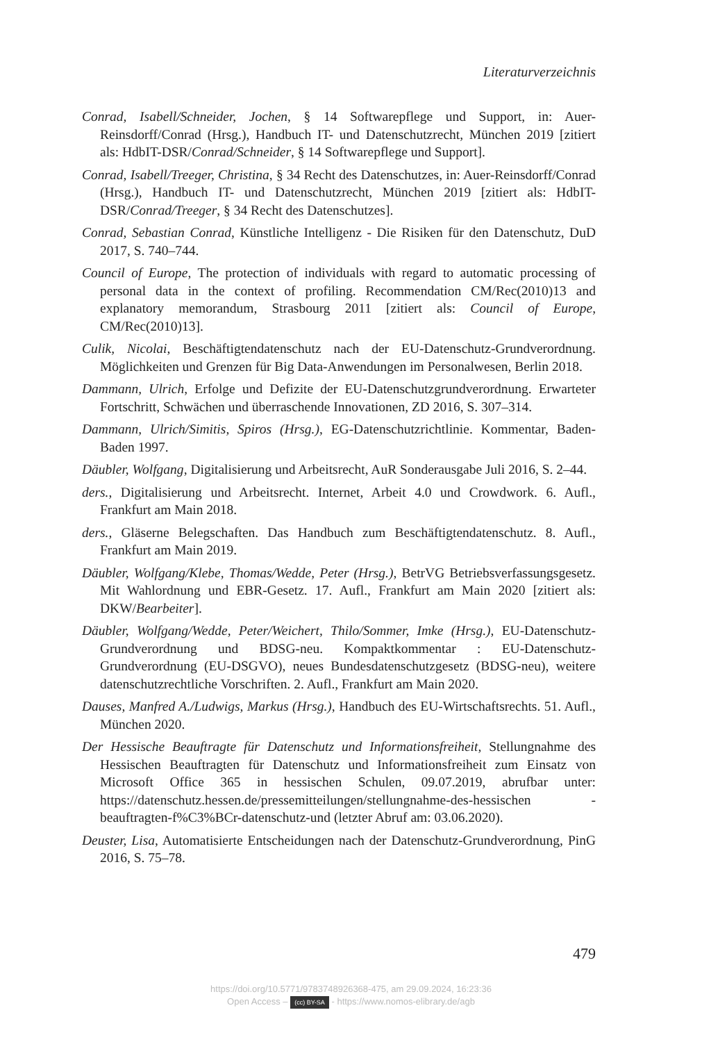Literaturverzeichnis
Conrad, Isabell/Schneider, Jochen, § 14 Softwarepflege und Support, in: Auer-Reinsdorff/Conrad (Hrsg.), Handbuch IT- und Datenschutzrecht, München 2019 [zitiert als: HdbIT-DSR/Conrad/Schneider, § 14 Softwarepflege und Support].
Conrad, Isabell/Treeger, Christina, § 34 Recht des Datenschutzes, in: Auer-Reinsdorff/Conrad (Hrsg.), Handbuch IT- und Datenschutzrecht, München 2019 [zitiert als: HdbIT-DSR/Conrad/Treeger, § 34 Recht des Datenschutzes].
Conrad, Sebastian Conrad, Künstliche Intelligenz - Die Risiken für den Datenschutz, DuD 2017, S. 740–744.
Council of Europe, The protection of individuals with regard to automatic processing of personal data in the context of profiling. Recommendation CM/Rec(2010)13 and explanatory memorandum, Strasbourg 2011 [zitiert als: Council of Europe, CM/Rec(2010)13].
Culik, Nicolai, Beschäftigtendatenschutz nach der EU-Datenschutz-Grundverordnung. Möglichkeiten und Grenzen für Big Data-Anwendungen im Personalwesen, Berlin 2018.
Dammann, Ulrich, Erfolge und Defizite der EU-Datenschutzgrundverordnung. Erwarteter Fortschritt, Schwächen und überraschende Innovationen, ZD 2016, S. 307–314.
Dammann, Ulrich/Simitis, Spiros (Hrsg.), EG-Datenschutzrichtlinie. Kommentar, Baden-Baden 1997.
Däubler, Wolfgang, Digitalisierung und Arbeitsrecht, AuR Sonderausgabe Juli 2016, S. 2–44.
ders., Digitalisierung und Arbeitsrecht. Internet, Arbeit 4.0 und Crowdwork. 6. Aufl., Frankfurt am Main 2018.
ders., Gläserne Belegschaften. Das Handbuch zum Beschäftigtendatenschutz. 8. Aufl., Frankfurt am Main 2019.
Däubler, Wolfgang/Klebe, Thomas/Wedde, Peter (Hrsg.), BetrVG Betriebsverfassungsgesetz. Mit Wahlordnung und EBR-Gesetz. 17. Aufl., Frankfurt am Main 2020 [zitiert als: DKW/Bearbeiter].
Däubler, Wolfgang/Wedde, Peter/Weichert, Thilo/Sommer, Imke (Hrsg.), EU-Datenschutz-Grundverordnung und BDSG-neu. Kompaktkommentar : EU-Datenschutz-Grundverordnung (EU-DSGVO), neues Bundesdatenschutzgesetz (BDSG-neu), weitere datenschutzrechtliche Vorschriften. 2. Aufl., Frankfurt am Main 2020.
Dauses, Manfred A./Ludwigs, Markus (Hrsg.), Handbuch des EU-Wirtschaftsrechts. 51. Aufl., München 2020.
Der Hessische Beauftragte für Datenschutz und Informationsfreiheit, Stellungnahme des Hessischen Beauftragten für Datenschutz und Informationsfreiheit zum Einsatz von Microsoft Office 365 in hessischen Schulen, 09.07.2019, abrufbar unter: https://datenschutz.hessen.de/pressemitteilungen/stellungnahme-des-hessischen -beauftragten-f%C3%BCr-datenschutz-und (letzter Abruf am: 03.06.2020).
Deuster, Lisa, Automatisierte Entscheidungen nach der Datenschutz-Grundverordnung, PinG 2016, S. 75–78.
479
https://doi.org/10.5771/9783748926368-475, am 29.09.2024, 16:23:36
Open Access – (cc) BY-SA - https://www.nomos-elibrary.de/agb